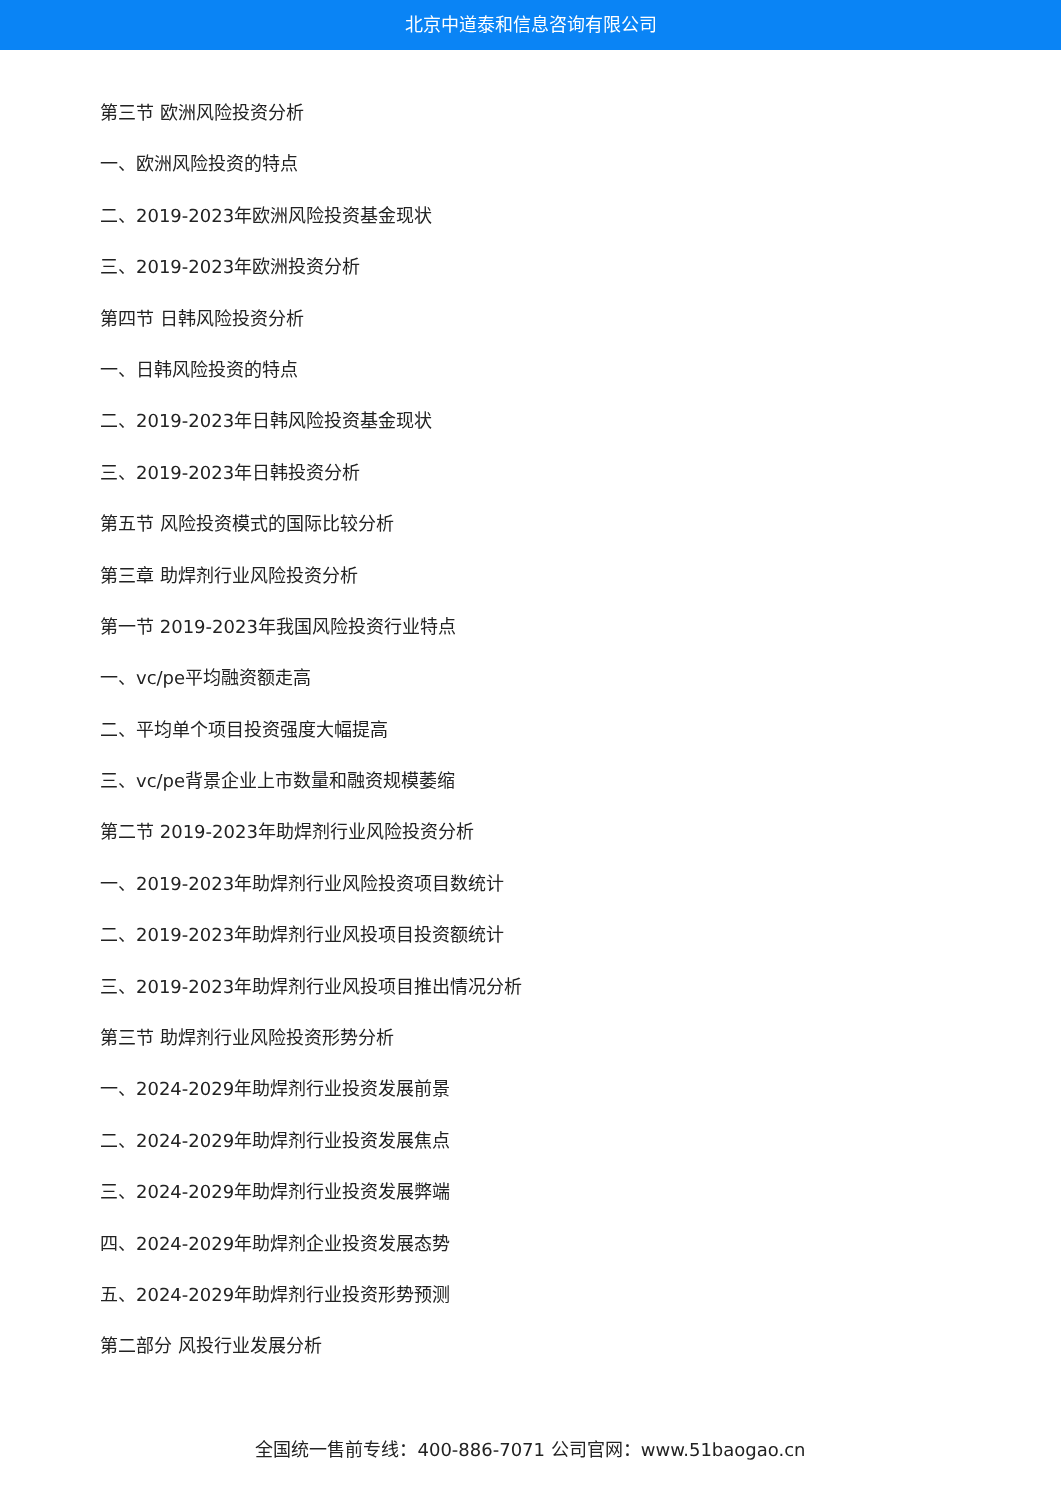北京中道泰和信息咨询有限公司
第三节 欧洲风险投资分析
一、欧洲风险投资的特点
二、2019-2023年欧洲风险投资基金现状
三、2019-2023年欧洲投资分析
第四节 日韩风险投资分析
一、日韩风险投资的特点
二、2019-2023年日韩风险投资基金现状
三、2019-2023年日韩投资分析
第五节 风险投资模式的国际比较分析
第三章 助焊剂行业风险投资分析
第一节 2019-2023年我国风险投资行业特点
一、vc/pe平均融资额走高
二、平均单个项目投资强度大幅提高
三、vc/pe背景企业上市数量和融资规模萎缩
第二节 2019-2023年助焊剂行业风险投资分析
一、2019-2023年助焊剂行业风险投资项目数统计
二、2019-2023年助焊剂行业风投项目投资额统计
三、2019-2023年助焊剂行业风投项目推出情况分析
第三节 助焊剂行业风险投资形势分析
一、2024-2029年助焊剂行业投资发展前景
二、2024-2029年助焊剂行业投资发展焦点
三、2024-2029年助焊剂行业投资发展弊端
四、2024-2029年助焊剂企业投资发展态势
五、2024-2029年助焊剂行业投资形势预测
第二部分 风投行业发展分析
全国统一售前专线：400-886-7071 公司官网：www.51baogao.cn